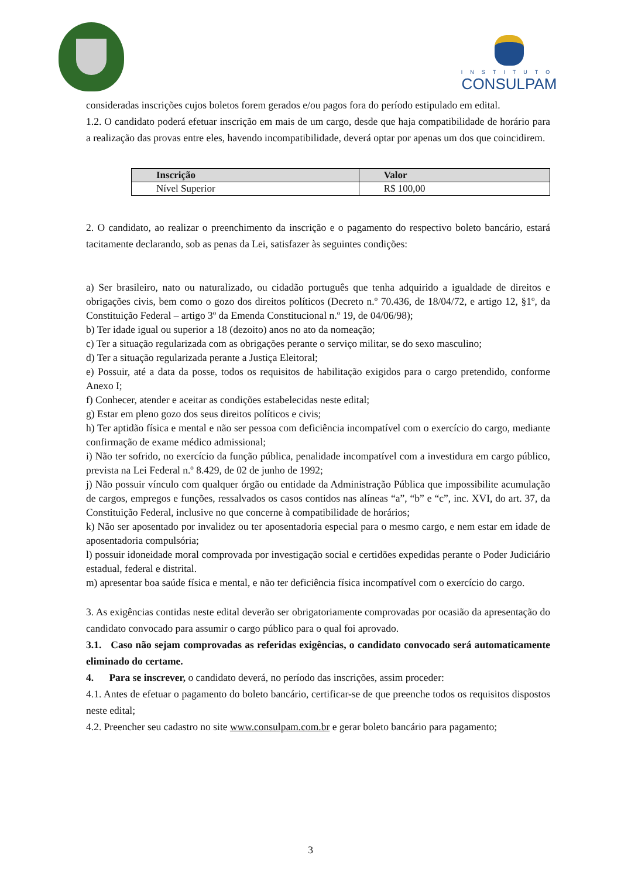INSTITUTO
CONSULPAM
consideradas inscrições cujos boletos forem gerados e/ou pagos fora do período estipulado em edital.
1.2. O candidato poderá efetuar inscrição em mais de um cargo, desde que haja compatibilidade de horário para a realização das provas entre eles, havendo incompatibilidade, deverá optar por apenas um dos que coincidirem.
| Inscrição | Valor |
| --- | --- |
| Nível Superior | R$ 100,00 |
2. O candidato, ao realizar o preenchimento da inscrição e o pagamento do respectivo boleto bancário, estará tacitamente declarando, sob as penas da Lei, satisfazer às seguintes condições:
a) Ser brasileiro, nato ou naturalizado, ou cidadão português que tenha adquirido a igualdade de direitos e obrigações civis, bem como o gozo dos direitos políticos (Decreto n.º 70.436, de 18/04/72, e artigo 12, §1º, da Constituição Federal – artigo 3º da Emenda Constitucional n.º 19, de 04/06/98);
b) Ter idade igual ou superior a 18 (dezoito) anos no ato da nomeação;
c) Ter a situação regularizada com as obrigações perante o serviço militar, se do sexo masculino;
d) Ter a situação regularizada perante a Justiça Eleitoral;
e) Possuir, até a data da posse, todos os requisitos de habilitação exigidos para o cargo pretendido, conforme Anexo I;
f) Conhecer, atender e aceitar as condições estabelecidas neste edital;
g) Estar em pleno gozo dos seus direitos políticos e civis;
h) Ter aptidão física e mental e não ser pessoa com deficiência incompatível com o exercício do cargo, mediante confirmação de exame médico admissional;
i) Não ter sofrido, no exercício da função pública, penalidade incompatível com a investidura em cargo público, prevista na Lei Federal n.º 8.429, de 02 de junho de 1992;
j) Não possuir vínculo com qualquer órgão ou entidade da Administração Pública que impossibilite acumulação de cargos, empregos e funções, ressalvados os casos contidos nas alíneas “a”, “b” e “c”, inc. XVI, do art. 37, da Constituição Federal, inclusive no que concerne à compatibilidade de horários;
k) Não ser aposentado por invalidez ou ter aposentadoria especial para o mesmo cargo, e nem estar em idade de aposentadoria compulsória;
l) possuir idoneidade moral comprovada por investigação social e certidões expedidas perante o Poder Judiciário estadual, federal e distrital.
m) apresentar boa saúde física e mental, e não ter deficiência física incompatível com o exercício do cargo.
3. As exigências contidas neste edital deverão ser obrigatoriamente comprovadas por ocasião da apresentação do candidato convocado para assumir o cargo público para o qual foi aprovado.
3.1. Caso não sejam comprovadas as referidas exigências, o candidato convocado será automaticamente eliminado do certame.
4. Para se inscrever, o candidato deverá, no período das inscrições, assim proceder:
4.1. Antes de efetuar o pagamento do boleto bancário, certificar-se de que preenche todos os requisitos dispostos neste edital;
4.2. Preencher seu cadastro no site www.consulpam.com.br e gerar boleto bancário para pagamento;
3